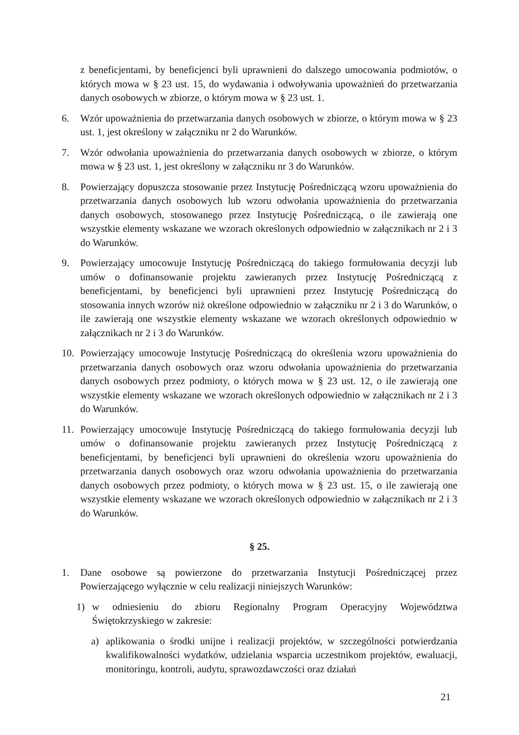z beneficjentami, by beneficjenci byli uprawnieni do dalszego umocowania podmiotów, o których mowa w § 23 ust. 15, do wydawania i odwoływania upoważnień do przetwarzania danych osobowych w zbiorze, o którym mowa w § 23 ust. 1.
6. Wzór upoważnienia do przetwarzania danych osobowych w zbiorze, o którym mowa w § 23 ust. 1, jest określony w załączniku nr 2 do Warunków.
7. Wzór odwołania upoważnienia do przetwarzania danych osobowych w zbiorze, o którym mowa w § 23 ust. 1, jest określony w załączniku nr 3 do Warunków.
8. Powierzający dopuszcza stosowanie przez Instytucję Pośredniczącą wzoru upoważnienia do przetwarzania danych osobowych lub wzoru odwołania upoważnienia do przetwarzania danych osobowych, stosowanego przez Instytucję Pośredniczącą, o ile zawierają one wszystkie elementy wskazane we wzorach określonych odpowiednio w załącznikach nr 2 i 3 do Warunków.
9. Powierzający umocowuje Instytucję Pośredniczącą do takiego formułowania decyzji lub umów o dofinansowanie projektu zawieranych przez Instytucję Pośredniczącą z beneficjentami, by beneficjenci byli uprawnieni przez Instytucję Pośredniczącą do stosowania innych wzorów niż określone odpowiednio w załączniku nr 2 i 3 do Warunków, o ile zawierają one wszystkie elementy wskazane we wzorach określonych odpowiednio w załącznikach nr 2 i 3 do Warunków.
10. Powierzający umocowuje Instytucję Pośredniczącą do określenia wzoru upoważnienia do przetwarzania danych osobowych oraz wzoru odwołania upoważnienia do przetwarzania danych osobowych przez podmioty, o których mowa w § 23 ust. 12, o ile zawierają one wszystkie elementy wskazane we wzorach określonych odpowiednio w załącznikach nr 2 i 3 do Warunków.
11. Powierzający umocowuje Instytucję Pośredniczącą do takiego formułowania decyzji lub umów o dofinansowanie projektu zawieranych przez Instytucję Pośredniczącą z beneficjentami, by beneficjenci byli uprawnieni do określenia wzoru upoważnienia do przetwarzania danych osobowych oraz wzoru odwołania upoważnienia do przetwarzania danych osobowych przez podmioty, o których mowa w § 23 ust. 15, o ile zawierają one wszystkie elementy wskazane we wzorach określonych odpowiednio w załącznikach nr 2 i 3 do Warunków.
§ 25.
1. Dane osobowe są powierzone do przetwarzania Instytucji Pośredniczącej przez Powierzającego wyłącznie w celu realizacji niniejszych Warunków:
1) w odniesieniu do zbioru Regionalny Program Operacyjny Województwa Świętokrzyskiego w zakresie:
a) aplikowania o środki unijne i realizacji projektów, w szczególności potwierdzania kwalifikowalności wydatków, udzielania wsparcia uczestnikom projektów, ewaluacji, monitoringu, kontroli, audytu, sprawozdawczości oraz działań
21